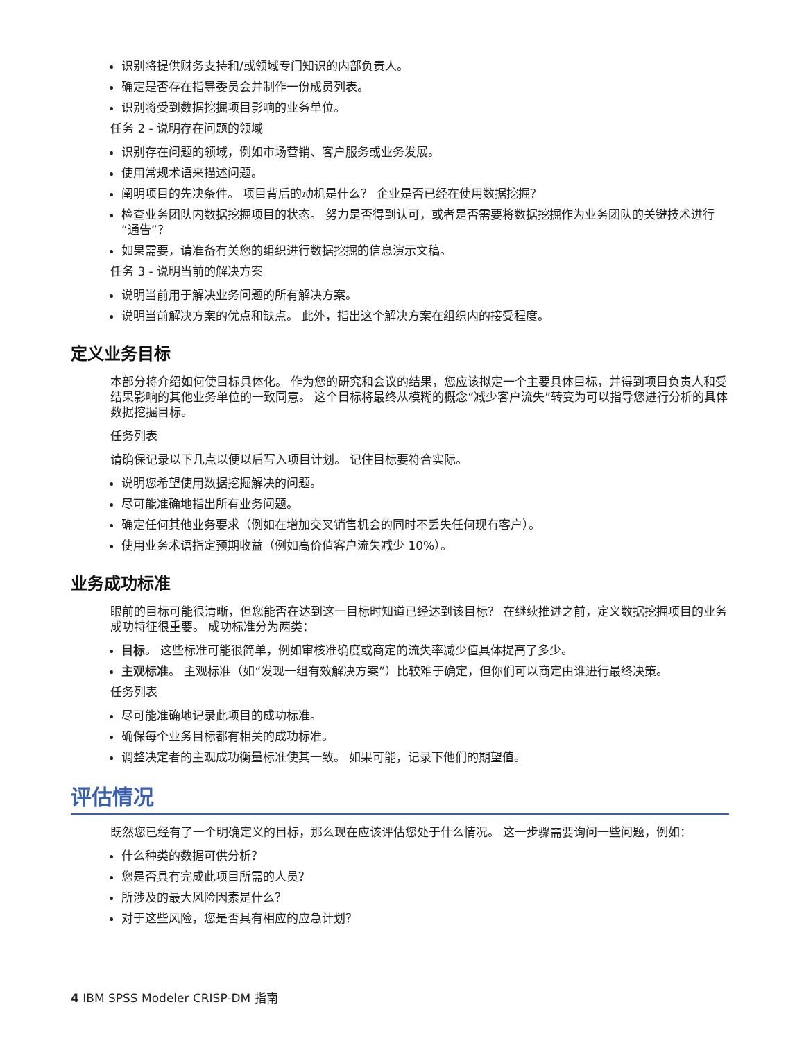识别将提供财务支持和/或领域专门知识的内部负责人。
确定是否存在指导委员会并制作一份成员列表。
识别将受到数据挖掘项目影响的业务单位。
任务 2 - 说明存在问题的领域
识别存在问题的领域，例如市场营销、客户服务或业务发展。
使用常规术语来描述问题。
阐明项目的先决条件。 项目背后的动机是什么？ 企业是否已经在使用数据挖掘？
检查业务团队内数据挖掘项目的状态。 努力是否得到认可，或者是否需要将数据挖掘作为业务团队的关键技术进行“通告”？
如果需要，请准备有关您的组织进行数据挖掘的信息演示文稿。
任务 3 - 说明当前的解决方案
说明当前用于解决业务问题的所有解决方案。
说明当前解决方案的优点和缺点。 此外，指出这个解决方案在组织内的接受程度。
定义业务目标
本部分将介绍如何使目标具体化。 作为您的研究和会议的结果，您应该拟定一个主要具体目标，并得到项目负责人和受结果影响的其他业务单位的一致同意。 这个目标将最终从模糊的概念“减少客户流失”转变为可以指导您进行分析的具体数据挖掘目标。
任务列表
请确保记录以下几点以便以后写入项目计划。 记住目标要符合实际。
说明您希望使用数据挖掘解决的问题。
尽可能准确地指出所有业务问题。
确定任何其他业务要求（例如在增加交叉销售机会的同时不丢失任何现有客户）。
使用业务术语指定预期收益（例如高价值客户流失减少 10%）。
业务成功标准
眼前的目标可能很清晰，但您能否在达到这一目标时知道已经达到该目标？ 在继续推进之前，定义数据挖掘项目的业务成功特征很重要。 成功标准分为两类：
目标。 这些标准可能很简单，例如审核准确度或商定的流失率减少值具体提高了多少。
主观标准。 主观标准（如“发现一组有效解决方案”）比较难于确定，但你们可以商定由谁进行最终决策。
任务列表
尽可能准确地记录此项目的成功标准。
确保每个业务目标都有相关的成功标准。
调整决定者的主观成功衡量标准使其一致。 如果可能，记录下他们的期望值。
评估情况
既然您已经有了一个明确定义的目标，那么现在应该评估您处于什么情况。 这一步骤需要询问一些问题，例如：
什么种类的数据可供分析？
您是否具有完成此项目所需的人员？
所涉及的最大风险因素是什么？
对于这些风险，您是否具有相应的应急计划？
4 IBM SPSS Modeler CRISP-DM 指南